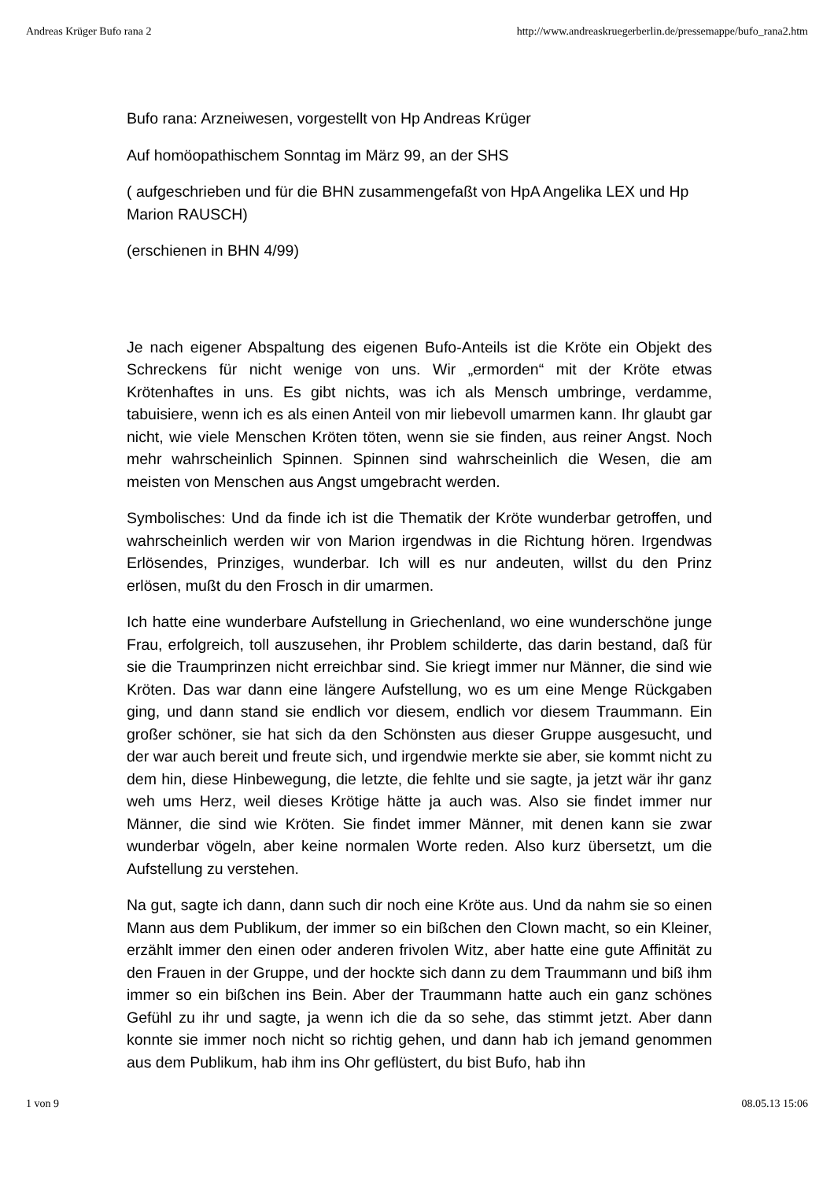Andreas Krüger Bufo rana 2 http://www.andreaskruegerberlin.de/pressemappe/bufo_rana2.htm
Bufo rana: Arzneiwesen, vorgestellt von Hp Andreas Krüger
Auf homöopathischem Sonntag im März 99, an der SHS
( aufgeschrieben und für die BHN zusammengefaßt von HpA Angelika LEX und Hp Marion RAUSCH)
(erschienen in BHN 4/99)
Je nach eigener Abspaltung des eigenen Bufo-Anteils ist die Kröte ein Objekt des Schreckens für nicht wenige von uns. Wir „ermorden“ mit der Kröte etwas Krötenhaftes in uns. Es gibt nichts, was ich als Mensch umbringe, verdamme, tabuisiere, wenn ich es als einen Anteil von mir liebevoll umarmen kann. Ihr glaubt gar nicht, wie viele Menschen Kröten töten, wenn sie sie finden, aus reiner Angst. Noch mehr wahrscheinlich Spinnen. Spinnen sind wahrscheinlich die Wesen, die am meisten von Menschen aus Angst umgebracht werden.
Symbolisches: Und da finde ich ist die Thematik der Kröte wunderbar getroffen, und wahrscheinlich werden wir von Marion irgendwas in die Richtung hören. Irgendwas Erlösendes, Prinziges, wunderbar. Ich will es nur andeuten, willst du den Prinz erlösen, mußt du den Frosch in dir umarmen.
Ich hatte eine wunderbare Aufstellung in Griechenland, wo eine wunderschöne junge Frau, erfolgreich, toll auszusehen, ihr Problem schilderte, das darin bestand, daß für sie die Traumprinzen nicht erreichbar sind. Sie kriegt immer nur Männer, die sind wie Kröten. Das war dann eine längere Aufstellung, wo es um eine Menge Rückgaben ging, und dann stand sie endlich vor diesem, endlich vor diesem Traummann. Ein großer schöner, sie hat sich da den Schönsten aus dieser Gruppe ausgesucht, und der war auch bereit und freute sich, und irgendwie merkte sie aber, sie kommt nicht zu dem hin, diese Hinbewegung, die letzte, die fehlte und sie sagte, ja jetzt wär ihr ganz weh ums Herz, weil dieses Krötige hätte ja auch was. Also sie findet immer nur Männer, die sind wie Kröten. Sie findet immer Männer, mit denen kann sie zwar wunderbar vögeln, aber keine normalen Worte reden. Also kurz übersetzt, um die Aufstellung zu verstehen.
Na gut, sagte ich dann, dann such dir noch eine Kröte aus. Und da nahm sie so einen Mann aus dem Publikum, der immer so ein bißchen den Clown macht, so ein Kleiner, erzählt immer den einen oder anderen frivolen Witz, aber hatte eine gute Affinität zu den Frauen in der Gruppe, und der hockte sich dann zu dem Traummann und biß ihm immer so ein bißchen ins Bein. Aber der Traummann hatte auch ein ganz schönes Gefühl zu ihr und sagte, ja wenn ich die da so sehe, das stimmt jetzt. Aber dann konnte sie immer noch nicht so richtig gehen, und dann hab ich jemand genommen aus dem Publikum, hab ihm ins Ohr geflüstert, du bist Bufo, hab ihn
1 von 9 08.05.13 15:06